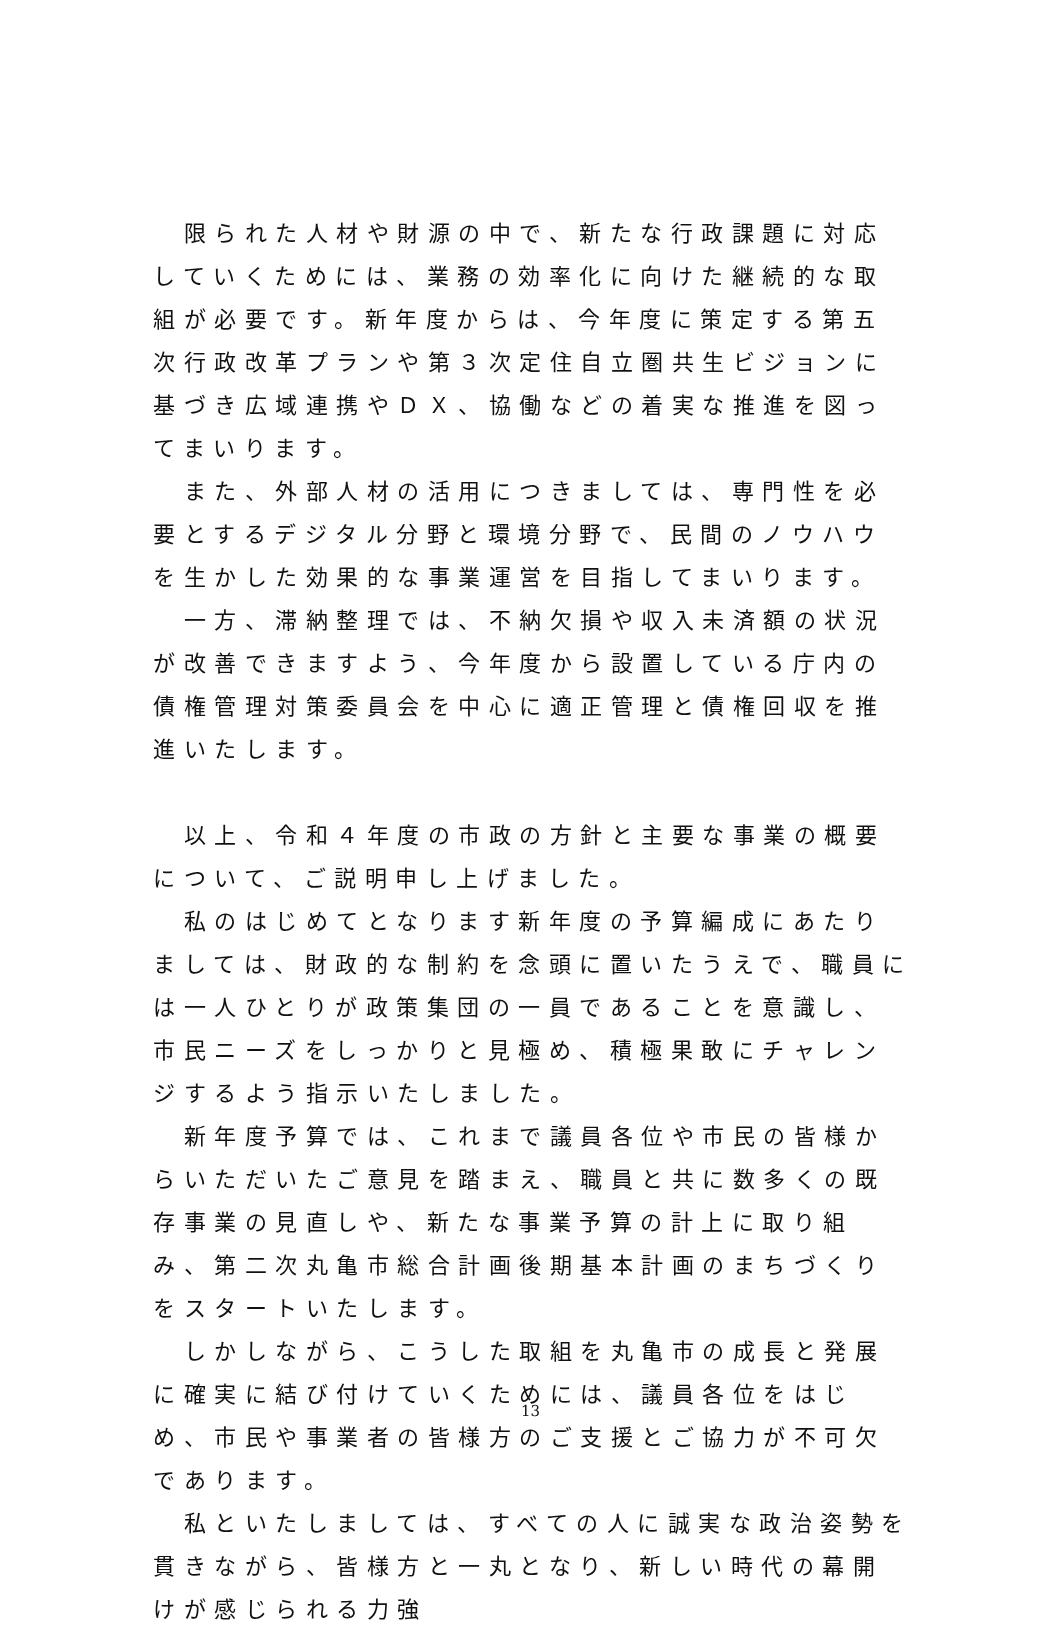限られた人材や財源の中で、新たな行政課題に対応していくためには、業務の効率化に向けた継続的な取組が必要です。新年度からは、今年度に策定する第五次行政改革プランや第３次定住自立圏共生ビジョンに基づき広域連携やＤＸ、協働などの着実な推進を図ってまいります。
　また、外部人材の活用につきましては、専門性を必要とするデジタル分野と環境分野で、民間のノウハウを生かした効果的な事業運営を目指してまいります。
　一方、滞納整理では、不納欠損や収入未済額の状況が改善できますよう、今年度から設置している庁内の債権管理対策委員会を中心に適正管理と債権回収を推進いたします。
　以上、令和４年度の市政の方針と主要な事業の概要について、ご説明申し上げました。
　私のはじめてとなります新年度の予算編成にあたりましては、財政的な制約を念頭に置いたうえで、職員には一人ひとりが政策集団の一員であることを意識し、市民ニーズをしっかりと見極め、積極果敢にチャレンジするよう指示いたしました。
　新年度予算では、これまで議員各位や市民の皆様からいただいたご意見を踏まえ、職員と共に数多くの既存事業の見直しや、新たな事業予算の計上に取り組み、第二次丸亀市総合計画後期基本計画のまちづくりをスタートいたします。
　しかしながら、こうした取組を丸亀市の成長と発展に確実に結び付けていくためには、議員各位をはじめ、市民や事業者の皆様方のご支援とご協力が不可欠であります。
　私といたしましては、すべての人に誠実な政治姿勢を貫きながら、皆様方と一丸となり、新しい時代の幕開けが感じられる力強
13